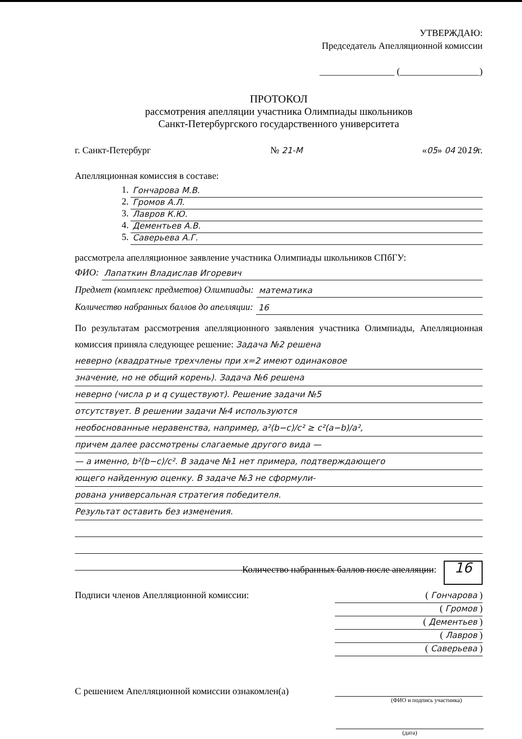УТВЕРЖДАЮ:
Председатель Апелляционной комиссии
________________ (_________________)
ПРОТОКОЛ
рассмотрения апелляции участника Олимпиады школьников
Санкт-Петербургского государственного университета
г. Санкт-Петербург № 21-М «05» 04 2019г.
Апелляционная комиссия в составе:
1. Гончарова М.В.
2. Громов А.Л.
3. Лавров К.Ю.
4. Дементьев А.В.
5. Саверьева А.Г.
рассмотрела апелляционное заявление участника Олимпиады школьников СПбГУ:
ФИО: Лапаткин Владислав Игоревич
Предмет (комплекс предметов) Олимпиады: математика
Количество набранных баллов до апелляции: 16
По результатам рассмотрения апелляционного заявления участника Олимпиады, Апелляционная комиссия приняла следующее решение: Задача №2 решена
неверно (квадратные трехчлены при x=2 имеют одинаковое
значение, но не общий корень). Задача №6 решена
неверно (числа p и q существуют). Решение задачи №5
отсутствует. В решении задачи №4 используются
необоснованные неравенства, например, a²(b−c)/c² ≥ c²(a−b)/a²,
причем далее рассмотрены слагаемые другого вида —
— а именно, b²(b−c)/c². В задаче №1 нет примера, подтверждающего
ющего найденную оценку. В задаче №3 не сформули-
рована универсальная стратегия победителя.
Результат оставить без изменения.
Количество набранных баллов после апелляции: 16
Подписи членов Апелляционной комиссии:
( Гончарова )
( Громов )
( Дементьев )
( Лавров )
( Саверьева )
С решением Апелляционной комиссии ознакомлен(а)
(ФИО и подпись участника)
(дата)